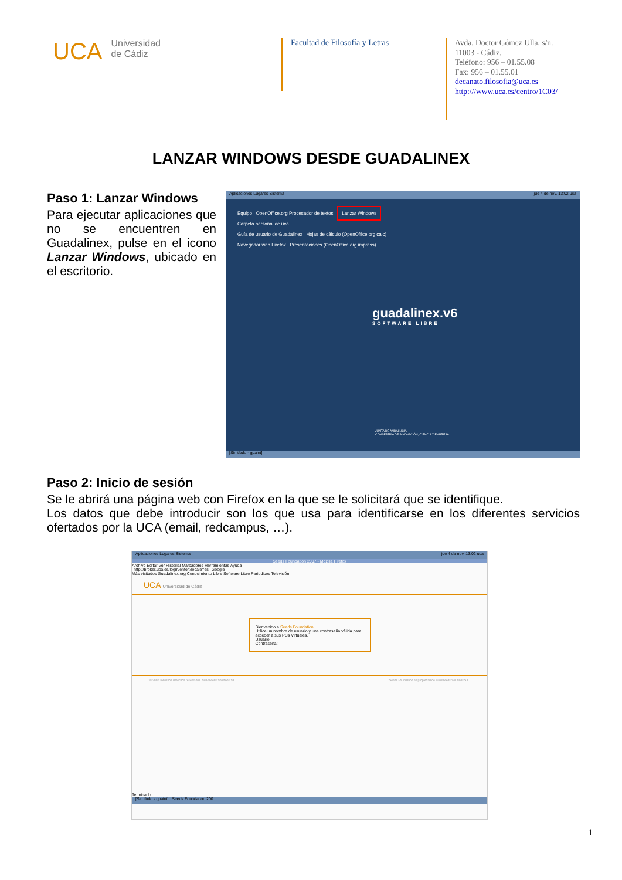UCA
Universidad
de Cádiz
Facultad de Filosofía y Letras
Avda. Doctor Gómez Ulla, s/n.
11003 - Cádiz.
Teléfono: 956 – 01.55.08
Fax: 956 – 01.55.01
decanato.filosofia@uca.es
http:///www.uca.es/centro/1C03/
LANZAR WINDOWS DESDE GUADALINEX
Paso 1: Lanzar Windows
Para ejecutar aplicaciones que no se encuentren en Guadalinex, pulse en el icono Lanzar Windows, ubicado en el escritorio.
Aplicaciones Lugares Sistema jue 4 de nov, 13:02 uca
Equipo OpenOffice.org Procesador de textos Lanzar Windows
Carpeta personal de uca
Guía de usuario de Guadalinex Hojas de cálculo (OpenOffice.org calc)
Navegador web Firefox Presentaciones (OpenOffice.org impress)
guadalinex.v6
SOFTWARE LIBRE
JUNTA DE ANDALUCIA
CONSEJERÍA DE INNOVACIÓN, CIENCIA Y EMPRESA
[Sin título - gpaint]
Paso 2: Inicio de sesión
Se le abrirá una página web con Firefox en la que se le solicitará que se identifique.
Los datos que debe introducir son los que usa para identificarse en los diferentes servicios ofertados por la UCA (email, redcampus, …).
Aplicaciones Lugares Sistema jue 4 de nov, 13:02 uca
Seeds Foundation 2007 - Mozilla Firefox
Archivo Editar Ver Historial Marcadores Herramientas Ayuda
http://broker.uca.es/login/enter?locale=es Google
Más visitados Guadalinex.org Conocimiento Libre Software Libre Periodicos Televisión
UCA Universidad de Cádiz
Bienvenido a Seeds Foundation.
Utilice un nombre de usuario y una contraseña válida para acceder a sus PCs Virtuales.
Usuario:
Contraseña:
© 2007 Todos los derechos reservados. Sun&seeds Solutions S.L. Seeds Foundation es propiedad de Sun&seeds Solutions S.L.
Terminado
[Sin título - gpaint] Seeds Foundation 200...
1